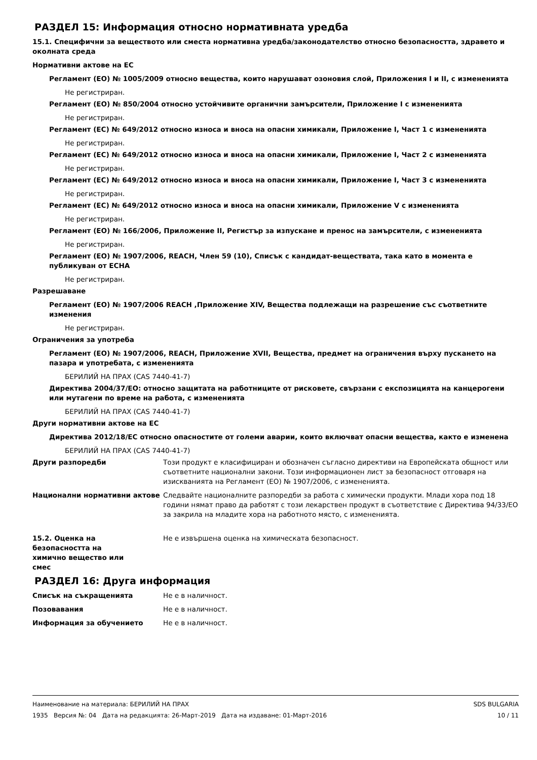РАЗДЕЛ 15: Информация относно нормативната уредба
15.1. Специфични за веществото или сместа нормативна уредба/законодателство относно безопасността, здравето и околната среда
Нормативни актове на ЕС
Регламент (ЕО) № 1005/2009 относно вещества, които нарушават озоновия слой, Приложения I и II, с изменениятa
Не регистриран.
Регламент (ЕО) № 850/2004 относно устойчивите органични замърсители, Приложение I с измененията
Не регистриран.
Регламент (ЕС) № 649/2012 относно износа и вноса на опасни химикали, Приложение I, Част 1 с измененията
Не регистриран.
Регламент (ЕС) № 649/2012 относно износа и вноса на опасни химикали, Приложение I, Част 2 с измененията
Не регистриран.
Регламент (ЕС) № 649/2012 относно износа и вноса на опасни химикали, Приложение I, Част 3 с измененията
Не регистриран.
Регламент (ЕС) № 649/2012 относно износа и вноса на опасни химикали, Приложение V с измененията
Не регистриран.
Регламент (ЕО) № 166/2006, Приложение II, Регистър за изпускане и пренос на замърсители, с измененията
Не регистриран.
Регламент (ЕО) № 1907/2006, REACH, Член 59 (10), Списък с кандидат-веществата, така като в момента е публикуван от ECHA
Не регистриран.
Разрешаване
Регламент (ЕО) № 1907/2006 REACH ,Приложение XIV, Вещества подлежащи на разрешение със съответните изменения
Не регистриран.
Ограничения за употреба
Регламент (ЕО) № 1907/2006, REACH, Приложение XVII, Вещества, предмет на ограничения върху пускането на пазара и употребата, с измененията
БЕРИЛИЙ НА ПРАХ (CAS 7440-41-7)
Директива 2004/37/ЕО: относно защитата на работниците от рисковете, свързани с експозицията на канцерогени или мутагени по време на работа, с измененията
БЕРИЛИЙ НА ПРАХ (CAS 7440-41-7)
Други нормативни актове на ЕС
Директива 2012/18/ЕС относно опасностите от големи аварии, които включват опасни вещества, както е изменена
БЕРИЛИЙ НА ПРАХ (CAS 7440-41-7)
Други разпоредби Този продукт е класифициран и обозначен съгласно директиви на Европейската общност или съответните национални закони. Този информационен лист за безопасност отговаря на изискванията на Регламент (ЕО) № 1907/2006, с измененията.
Национални нормативни актове Следвайте националните разпоредби за работа с химически продукти. Млади хора под 18 години нямат право да работят с този лекарствен продукт в съответствие с Директива 94/33/ЕО за закрила на младите хора на работното място, с измененията.
15.2. Оценка на безопасността на химично вещество или смес
Не е извършена оценка на химическата безопасност.
РАЗДЕЛ 16: Друга информация
Списък на съкращенията Не е в наличност.
Позовавания Не е в наличност.
Информация за обучението Не е в наличност.
SDS BULGARIA
10 / 11
Наименование на материала: БЕРИЛИЙ НА ПРАХ
1935 Версия №: 04 Дата на редакцията: 26-Март-2019 Дата на издаване: 01-Март-2016